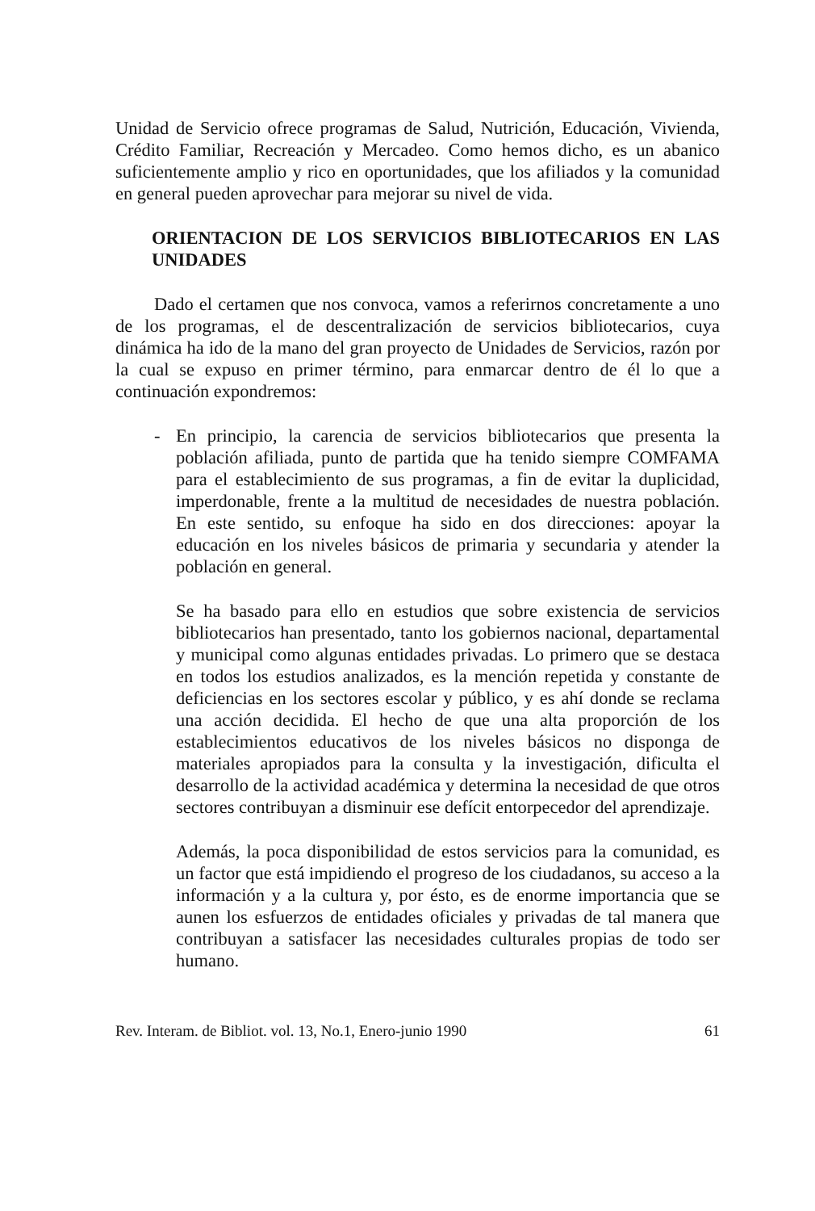Unidad de Servicio ofrece programas de Salud, Nutrición, Educación, Vivienda, Crédito Familiar, Recreación y Mercadeo. Como hemos dicho, es un abanico suficientemente amplio y rico en oportunidades, que los afiliados y la comunidad en general pueden aprovechar para mejorar su nivel de vida.
ORIENTACION DE LOS SERVICIOS BIBLIOTECARIOS EN LAS UNIDADES
Dado el certamen que nos convoca, vamos a referirnos concretamente a uno de los programas, el de descentralización de servicios bibliotecarios, cuya dinámica ha ido de la mano del gran proyecto de Unidades de Servicios, razón por la cual se expuso en primer término, para enmarcar dentro de él lo que a continuación expondremos:
- En principio, la carencia de servicios bibliotecarios que presenta la población afiliada, punto de partida que ha tenido siempre COMFAMA para el establecimiento de sus programas, a fin de evitar la duplicidad, imperdonable, frente a la multitud de necesidades de nuestra población. En este sentido, su enfoque ha sido en dos direcciones: apoyar la educación en los niveles básicos de primaria y secundaria y atender la población en general.
Se ha basado para ello en estudios que sobre existencia de servicios bibliotecarios han presentado, tanto los gobiernos nacional, departamental y municipal como algunas entidades privadas. Lo primero que se destaca en todos los estudios analizados, es la mención repetida y constante de deficiencias en los sectores escolar y público, y es ahí donde se reclama una acción decidida. El hecho de que una alta proporción de los establecimientos educativos de los niveles básicos no disponga de materiales apropiados para la consulta y la investigación, dificulta el desarrollo de la actividad académica y determina la necesidad de que otros sectores contribuyan a disminuir ese defícit entorpecedor del aprendizaje.
Además, la poca disponibilidad de estos servicios para la comunidad, es un factor que está impidiendo el progreso de los ciudadanos, su acceso a la información y a la cultura y, por ésto, es de enorme importancia que se aunen los esfuerzos de entidades oficiales y privadas de tal manera que contribuyan a satisfacer las necesidades culturales propias de todo ser humano.
Rev. Interam. de Bibliot. vol. 13, No.1, Enero-junio 1990 61